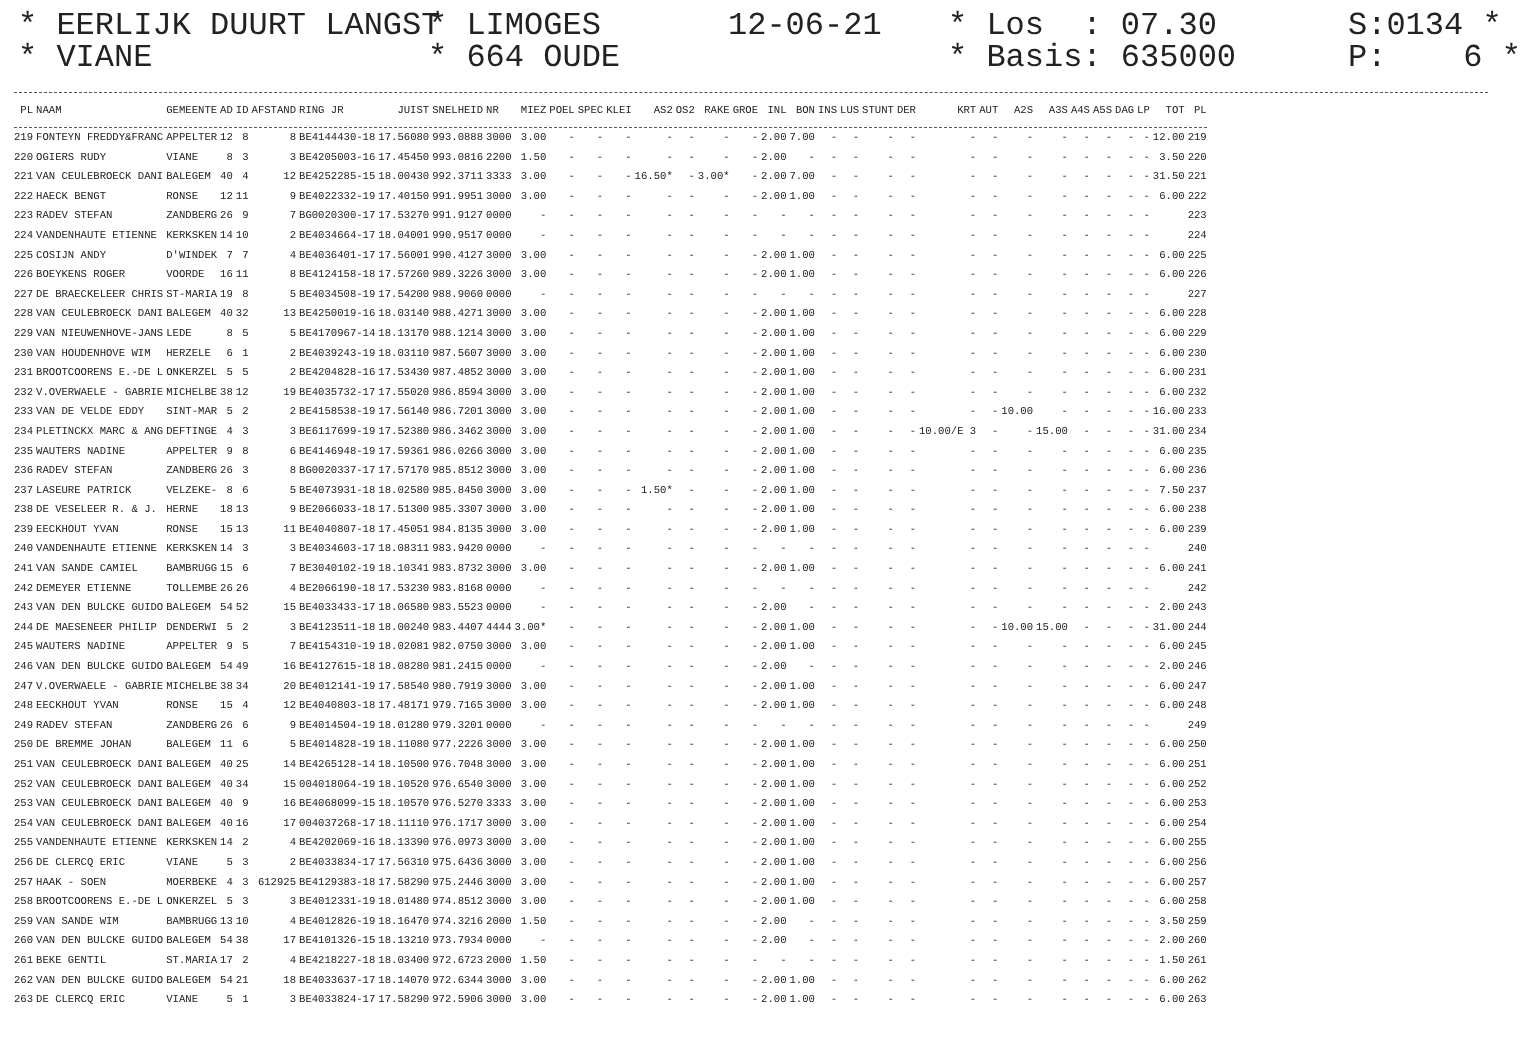* EERLIJK DUURT LANGST
* LIMOGES
12-06-21
* Los : 07.30
S:0134 *
* VIANE
* 664 OUDE
* Basis: 635000
P: 6 *
| PL | NAAM | GEMEENTE | AD | ID | AFSTAND | RING JR | JUIST | SNELHEID | NR | MIEZ | POEL | SPEC | KLEI | AS2 | OS2 | RAKE | GROE | INL | BON | INS | LUS | STUNT | DER | KRT | AUT | A2S | A3S | A4S | A5S | DAG | LP | TOT | PL |
| --- | --- | --- | --- | --- | --- | --- | --- | --- | --- | --- | --- | --- | --- | --- | --- | --- | --- | --- | --- | --- | --- | --- | --- | --- | --- | --- | --- | --- | --- | --- | --- | --- | --- |
| 219 | FONTEYN FREDDY&FRANC | APPELTER | 12 | 8 | 8 | BE4144430-18 | 17.56080 | 993.0888 | 3000 | 3.00 | - | - | - | - | - | - | - | 2.00 | 7.00 | - | - | - | - | - | - | - | - | - | - | - | - | 12.00 | 219 |
| 220 | OGIERS RUDY | VIANE | 8 | 3 | 3 | BE4205003-16 | 17.45450 | 993.0816 | 2200 | 1.50 | - | - | - | - | - | - | - | 2.00 | - | - | - | - | - | - | - | - | - | - | - | - | - | 3.50 | 220 |
| 221 | VAN CEULEBROECK DANI | BALEGEM | 40 | 4 | 12 | BE4252285-15 | 18.00430 | 992.3711 | 3333 | 3.00 | - | - | - | 16.50* | - | 3.00* | - | 2.00 | 7.00 | - | - | - | - | - | - | - | - | - | - | - | - | 31.50 | 221 |
| 222 | HAECK BENGT | RONSE | 12 | 11 | 9 | BE4022332-19 | 17.40150 | 991.9951 | 3000 | 3.00 | - | - | - | - | - | - | - | 2.00 | 1.00 | - | - | - | - | - | - | - | - | - | - | - | - | 6.00 | 222 |
| 223 | RADEV STEFAN | ZANDBERG | 26 | 9 | 7 | BG0020300-17 | 17.53270 | 991.9127 | 0000 | - | - | - | - | - | - | - | - | - | - | - | - | - | - | - | - | - | - | - | - | - | - | | 223 |
| 224 | VANDENHAUTE ETIENNE | KERKSKEN | 14 | 10 | 2 | BE4034664-17 | 18.04001 | 990.9517 | 0000 | - | - | - | - | - | - | - | - | - | - | - | - | - | - | - | - | - | - | - | - | - | - | | 224 |
| 225 | COSIJN ANDY | D'WINDEK | 7 | 7 | 4 | BE4036401-17 | 17.56001 | 990.4127 | 3000 | 3.00 | - | - | - | - | - | - | - | 2.00 | 1.00 | - | - | - | - | - | - | - | - | - | - | - | - | 6.00 | 225 |
| 226 | BOEYKENS ROGER | VOORDE | 16 | 11 | 8 | BE4124158-18 | 17.57260 | 989.3226 | 3000 | 3.00 | - | - | - | - | - | - | - | 2.00 | 1.00 | - | - | - | - | - | - | - | - | - | - | - | - | 6.00 | 226 |
| 227 | DE BRAECKELEER CHRIS | ST-MARIA | 19 | 8 | 5 | BE4034508-19 | 17.54200 | 988.9060 | 0000 | - | - | - | - | - | - | - | - | - | - | - | - | - | - | - | - | - | - | - | - | - | - | | 227 |
| 228 | VAN CEULEBROECK DANI | BALEGEM | 40 | 32 | 13 | BE4250019-16 | 18.03140 | 988.4271 | 3000 | 3.00 | - | - | - | - | - | - | - | 2.00 | 1.00 | - | - | - | - | - | - | - | - | - | - | - | - | 6.00 | 228 |
| 229 | VAN NIEUWENHOVE-JANS | LEDE | 8 | 5 | 5 | BE4170967-14 | 18.13170 | 988.1214 | 3000 | 3.00 | - | - | - | - | - | - | - | 2.00 | 1.00 | - | - | - | - | - | - | - | - | - | - | - | - | 6.00 | 229 |
| 230 | VAN HOUDENHOVE WIM | HERZELE | 6 | 1 | 2 | BE4039243-19 | 18.03110 | 987.5607 | 3000 | 3.00 | - | - | - | - | - | - | - | 2.00 | 1.00 | - | - | - | - | - | - | - | - | - | - | - | - | 6.00 | 230 |
| 231 | BROOTCOORENS E.-DE L | ONKERZEL | 5 | 5 | 2 | BE4204828-16 | 17.53430 | 987.4852 | 3000 | 3.00 | - | - | - | - | - | - | - | 2.00 | 1.00 | - | - | - | - | - | - | - | - | - | - | - | - | 6.00 | 231 |
| 232 | V.OVERWAELE - GABRIE | MICHELBE | 38 | 12 | 19 | BE4035732-17 | 17.55020 | 986.8594 | 3000 | 3.00 | - | - | - | - | - | - | - | 2.00 | 1.00 | - | - | - | - | - | - | - | - | - | - | - | - | 6.00 | 232 |
| 233 | VAN DE VELDE EDDY | SINT-MAR | 5 | 2 | 2 | BE4158538-19 | 17.56140 | 986.7201 | 3000 | 3.00 | - | - | - | - | - | - | - | 2.00 | 1.00 | - | - | - | - | - | - | 10.00 | - | - | - | - | - | 16.00 | 233 |
| 234 | PLETINCKX MARC & ANG | DEFTINGE | 4 | 3 | 3 | BE6117699-19 | 17.52380 | 986.3462 | 3000 | 3.00 | - | - | - | - | - | - | - | 2.00 | 1.00 | - | - | - | - | 10.00/E 3 | - | - | 15.00 | - | - | - | - | 31.00 | 234 |
| 235 | WAUTERS NADINE | APPELTER | 9 | 8 | 6 | BE4146948-19 | 17.59361 | 986.0266 | 3000 | 3.00 | - | - | - | - | - | - | - | 2.00 | 1.00 | - | - | - | - | - | - | - | - | - | - | - | - | 6.00 | 235 |
| 236 | RADEV STEFAN | ZANDBERG | 26 | 3 | 8 | BG0020337-17 | 17.57170 | 985.8512 | 3000 | 3.00 | - | - | - | - | - | - | - | 2.00 | 1.00 | - | - | - | - | - | - | - | - | - | - | - | - | 6.00 | 236 |
| 237 | LASEURE PATRICK | VELZEKE- | 8 | 6 | 5 | BE4073931-18 | 18.02580 | 985.8450 | 3000 | 3.00 | - | - | - | 1.50* | - | - | - | 2.00 | 1.00 | - | - | - | - | - | - | - | - | - | - | - | - | 7.50 | 237 |
| 238 | DE VESELEER R. & J. | HERNE | 18 | 13 | 9 | BE2066033-18 | 17.51300 | 985.3307 | 3000 | 3.00 | - | - | - | - | - | - | - | 2.00 | 1.00 | - | - | - | - | - | - | - | - | - | - | - | - | 6.00 | 238 |
| 239 | EECKHOUT YVAN | RONSE | 15 | 13 | 11 | BE4040807-18 | 17.45051 | 984.8135 | 3000 | 3.00 | - | - | - | - | - | - | - | 2.00 | 1.00 | - | - | - | - | - | - | - | - | - | - | - | - | 6.00 | 239 |
| 240 | VANDENHAUTE ETIENNE | KERKSKEN | 14 | 3 | 3 | BE4034603-17 | 18.08311 | 983.9420 | 0000 | - | - | - | - | - | - | - | - | - | - | - | - | - | - | - | - | - | - | - | - | - | - | | 240 |
| 241 | VAN SANDE CAMIEL | BAMBRUGG | 15 | 6 | 7 | BE3040102-19 | 18.10341 | 983.8732 | 3000 | 3.00 | - | - | - | - | - | - | - | 2.00 | 1.00 | - | - | - | - | - | - | - | - | - | - | - | - | 6.00 | 241 |
| 242 | DEMEYER ETIENNE | TOLLEMBE | 26 | 26 | 4 | BE2066190-18 | 17.53230 | 983.8168 | 0000 | - | - | - | - | - | - | - | - | - | - | - | - | - | - | - | - | - | - | - | - | - | - | | 242 |
| 243 | VAN DEN BULCKE GUIDO | BALEGEM | 54 | 52 | 15 | BE4033433-17 | 18.06580 | 983.5523 | 0000 | - | - | - | - | - | - | - | - | 2.00 | - | - | - | - | - | - | - | - | - | - | - | - | - | 2.00 | 243 |
| 244 | DE MAESENEER PHILIP | DENDERWI | 5 | 2 | 3 | BE4123511-18 | 18.00240 | 983.4407 | 4444 | 3.00* | - | - | - | - | - | - | - | 2.00 | 1.00 | - | - | - | - | - | - | 10.00 | 15.00 | - | - | - | - | 31.00 | 244 |
| 245 | WAUTERS NADINE | APPELTER | 9 | 5 | 7 | BE4154310-19 | 18.02081 | 982.0750 | 3000 | 3.00 | - | - | - | - | - | - | - | 2.00 | 1.00 | - | - | - | - | - | - | - | - | - | - | - | - | 6.00 | 245 |
| 246 | VAN DEN BULCKE GUIDO | BALEGEM | 54 | 49 | 16 | BE4127615-18 | 18.08280 | 981.2415 | 0000 | - | - | - | - | - | - | - | - | 2.00 | - | - | - | - | - | - | - | - | - | - | - | - | - | 2.00 | 246 |
| 247 | V.OVERWAELE - GABRIE | MICHELBE | 38 | 34 | 20 | BE4012141-19 | 17.58540 | 980.7919 | 3000 | 3.00 | - | - | - | - | - | - | - | 2.00 | 1.00 | - | - | - | - | - | - | - | - | - | - | - | - | 6.00 | 247 |
| 248 | EECKHOUT YVAN | RONSE | 15 | 4 | 12 | BE4040803-18 | 17.48171 | 979.7165 | 3000 | 3.00 | - | - | - | - | - | - | - | 2.00 | 1.00 | - | - | - | - | - | - | - | - | - | - | - | - | 6.00 | 248 |
| 249 | RADEV STEFAN | ZANDBERG | 26 | 6 | 9 | BE4014504-19 | 18.01280 | 979.3201 | 0000 | - | - | - | - | - | - | - | - | - | - | - | - | - | - | - | - | - | - | - | - | - | - | | 249 |
| 250 | DE BREMME JOHAN | BALEGEM | 11 | 6 | 5 | BE4014828-19 | 18.11080 | 977.2226 | 3000 | 3.00 | - | - | - | - | - | - | - | 2.00 | 1.00 | - | - | - | - | - | - | - | - | - | - | - | - | 6.00 | 250 |
| 251 | VAN CEULEBROECK DANI | BALEGEM | 40 | 25 | 14 | BE4265128-14 | 18.10500 | 976.7048 | 3000 | 3.00 | - | - | - | - | - | - | - | 2.00 | 1.00 | - | - | - | - | - | - | - | - | - | - | - | - | 6.00 | 251 |
| 252 | VAN CEULEBROECK DANI | BALEGEM | 40 | 34 | 15 | 004018064-19 | 18.10520 | 976.6540 | 3000 | 3.00 | - | - | - | - | - | - | - | 2.00 | 1.00 | - | - | - | - | - | - | - | - | - | - | - | - | 6.00 | 252 |
| 253 | VAN CEULEBROECK DANI | BALEGEM | 40 | 9 | 16 | BE4068099-15 | 18.10570 | 976.5270 | 3333 | 3.00 | - | - | - | - | - | - | - | 2.00 | 1.00 | - | - | - | - | - | - | - | - | - | - | - | - | 6.00 | 253 |
| 254 | VAN CEULEBROECK DANI | BALEGEM | 40 | 16 | 17 | 004037268-17 | 18.11110 | 976.1717 | 3000 | 3.00 | - | - | - | - | - | - | - | 2.00 | 1.00 | - | - | - | - | - | - | - | - | - | - | - | - | 6.00 | 254 |
| 255 | VANDENHAUTE ETIENNE | KERKSKEN | 14 | 2 | 4 | BE4202069-16 | 18.13390 | 976.0973 | 3000 | 3.00 | - | - | - | - | - | - | - | 2.00 | 1.00 | - | - | - | - | - | - | - | - | - | - | - | - | 6.00 | 255 |
| 256 | DE CLERCQ ERIC | VIANE | 5 | 3 | 2 | BE4033834-17 | 17.56310 | 975.6436 | 3000 | 3.00 | - | - | - | - | - | - | - | 2.00 | 1.00 | - | - | - | - | - | - | - | - | - | - | - | - | 6.00 | 256 |
| 257 | HAAK - SOEN | MOERBEKE | 4 | 3 | 612925 | BE4129383-18 | 17.58290 | 975.2446 | 3000 | 3.00 | - | - | - | - | - | - | - | 2.00 | 1.00 | - | - | - | - | - | - | - | - | - | - | - | - | 6.00 | 257 |
| 258 | BROOTCOORENS E.-DE L | ONKERZEL | 5 | 3 | 3 | BE4012331-19 | 18.01480 | 974.8512 | 3000 | 3.00 | - | - | - | - | - | - | - | 2.00 | 1.00 | - | - | - | - | - | - | - | - | - | - | - | - | 6.00 | 258 |
| 259 | VAN SANDE WIM | BAMBRUGG | 13 | 10 | 4 | BE4012826-19 | 18.16470 | 974.3216 | 2000 | 1.50 | - | - | - | - | - | - | - | 2.00 | - | - | - | - | - | - | - | - | - | - | - | - | - | 3.50 | 259 |
| 260 | VAN DEN BULCKE GUIDO | BALEGEM | 54 | 38 | 17 | BE4101326-15 | 18.13210 | 973.7934 | 0000 | - | - | - | - | - | - | - | - | 2.00 | - | - | - | - | - | - | - | - | - | - | - | - | - | 2.00 | 260 |
| 261 | BEKE GENTIL | ST.MARIA | 17 | 2 | 4 | BE4218227-18 | 18.03400 | 972.6723 | 2000 | 1.50 | - | - | - | - | - | - | - | - | - | - | - | - | - | - | - | - | - | - | - | - | - | 1.50 | 261 |
| 262 | VAN DEN BULCKE GUIDO | BALEGEM | 54 | 21 | 18 | BE4033637-17 | 18.14070 | 972.6344 | 3000 | 3.00 | - | - | - | - | - | - | - | 2.00 | 1.00 | - | - | - | - | - | - | - | - | - | - | - | - | 6.00 | 262 |
| 263 | DE CLERCQ ERIC | VIANE | 5 | 1 | 3 | BE4033824-17 | 17.58290 | 972.5906 | 3000 | 3.00 | - | - | - | - | - | - | - | 2.00 | 1.00 | - | - | - | - | - | - | - | - | - | - | - | - | 6.00 | 263 |